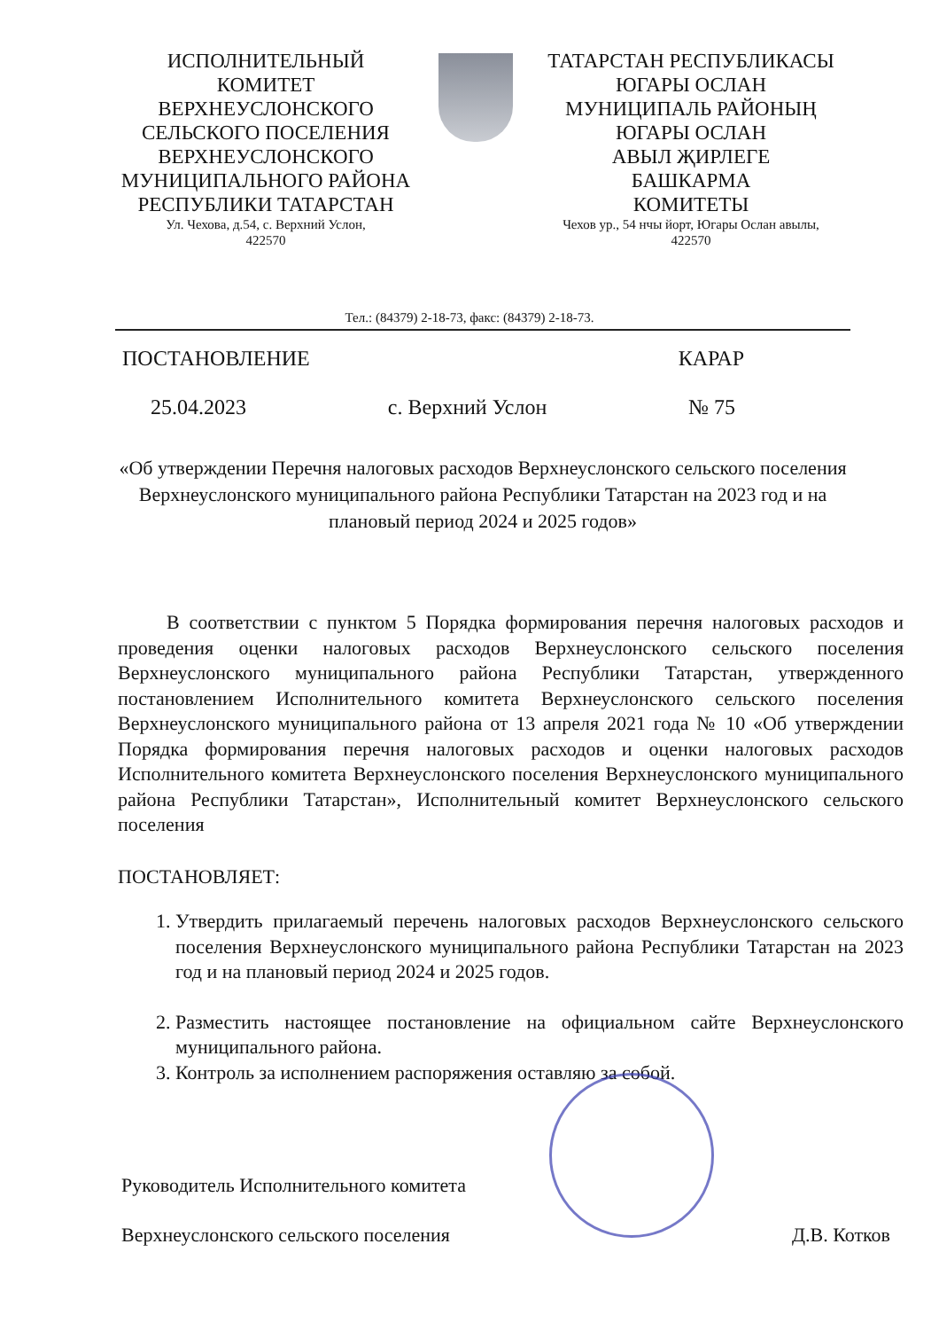ИСПОЛНИТЕЛЬНЫЙ
КОМИТЕТ
ВЕРХНЕУСЛОНСКОГО
СЕЛЬСКОГО ПОСЕЛЕНИЯ
ВЕРХНЕУСЛОНСКОГО
МУНИЦИПАЛЬНОГО РАЙОНА
РЕСПУБЛИКИ ТАТАРСТАН
Ул. Чехова, д.54, с. Верхний Услон,
422570
ТАТАРСТАН РЕСПУБЛИКАСЫ
ЮГАРЫ ОСЛАН
МУНИЦИПАЛЬ РАЙОНЫҢ
ЮГАРЫ ОСЛАН
АВЫЛ ҖИРЛЕГЕ
БАШКАРМА
КОМИТЕТЫ
Чехов ур., 54 нчы йорт, Югары Ослан авылы,
422570
Тел.: (84379) 2-18-73, факс: (84379) 2-18-73.
ПОСТАНОВЛЕНИЕ КАРАР
25.04.2023 с. Верхний Услон № 75
«Об утверждении Перечня налоговых расходов Верхнеуслонского сельского поселения Верхнеуслонского муниципального района Республики Татарстан на 2023 год и на плановый период 2024 и 2025 годов»
В соответствии с пунктом 5 Порядка формирования перечня налоговых расходов и проведения оценки налоговых расходов Верхнеуслонского сельского поселения Верхнеуслонского муниципального района Республики Татарстан, утвержденного постановлением Исполнительного комитета Верхнеуслонского сельского поселения Верхнеуслонского муниципального района от 13 апреля 2021 года № 10 «Об утверждении Порядка формирования перечня налоговых расходов и оценки налоговых расходов Исполнительного комитета Верхнеуслонского поселения Верхнеуслонского муниципального района Республики Татарстан», Исполнительный комитет Верхнеуслонского сельского поселения
ПОСТАНОВЛЯЕТ:
1. Утвердить прилагаемый перечень налоговых расходов Верхнеуслонского сельского поселения Верхнеуслонского муниципального района Республики Татарстан на 2023 год и на плановый период 2024 и 2025 годов.
2. Разместить настоящее постановление на официальном сайте Верхнеуслонского муниципального района.
3. Контроль за исполнением распоряжения оставляю за собой.
Руководитель Исполнительного комитета
Верхнеуслонского сельского поселения Д.В. Котков